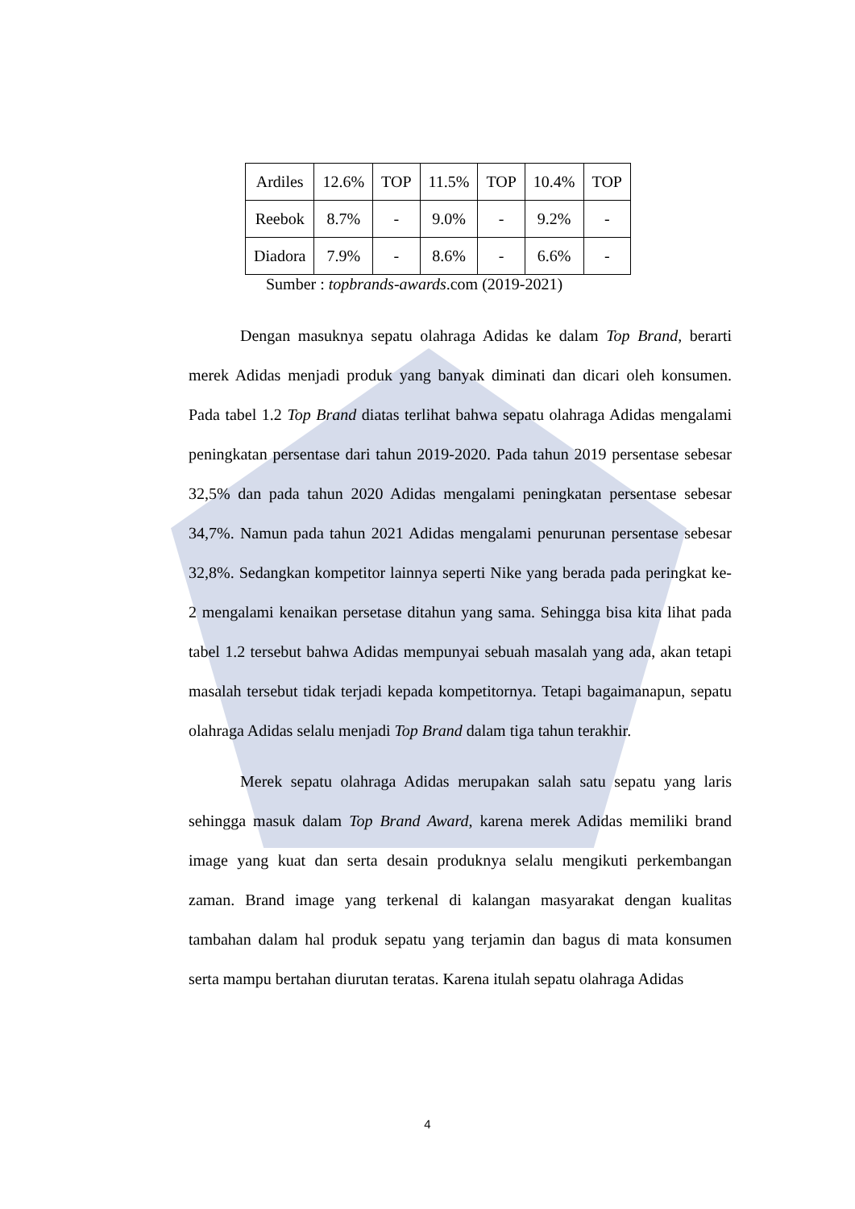| Ardiles | 12.6% | TOP | 11.5% | TOP | 10.4% | TOP |
| Reebok | 8.7% | - | 9.0% | - | 9.2% | - |
| Diadora | 7.9% | - | 8.6% | - | 6.6% | - |
Sumber : topbrands-awards.com (2019-2021)
Dengan masuknya sepatu olahraga Adidas ke dalam Top Brand, berarti merek Adidas menjadi produk yang banyak diminati dan dicari oleh konsumen. Pada tabel 1.2 Top Brand diatas terlihat bahwa sepatu olahraga Adidas mengalami peningkatan persentase dari tahun 2019-2020. Pada tahun 2019 persentase sebesar 32,5% dan pada tahun 2020 Adidas mengalami peningkatan persentase sebesar 34,7%. Namun pada tahun 2021 Adidas mengalami penurunan persentase sebesar 32,8%. Sedangkan kompetitor lainnya seperti Nike yang berada pada peringkat ke-2 mengalami kenaikan persetase ditahun yang sama. Sehingga bisa kita lihat pada tabel 1.2 tersebut bahwa Adidas mempunyai sebuah masalah yang ada, akan tetapi masalah tersebut tidak terjadi kepada kompetitornya. Tetapi bagaimanapun, sepatu olahraga Adidas selalu menjadi Top Brand dalam tiga tahun terakhir.
Merek sepatu olahraga Adidas merupakan salah satu sepatu yang laris sehingga masuk dalam Top Brand Award, karena merek Adidas memiliki brand image yang kuat dan serta desain produknya selalu mengikuti perkembangan zaman. Brand image yang terkenal di kalangan masyarakat dengan kualitas tambahan dalam hal produk sepatu yang terjamin dan bagus di mata konsumen serta mampu bertahan diurutan teratas. Karena itulah sepatu olahraga Adidas
4